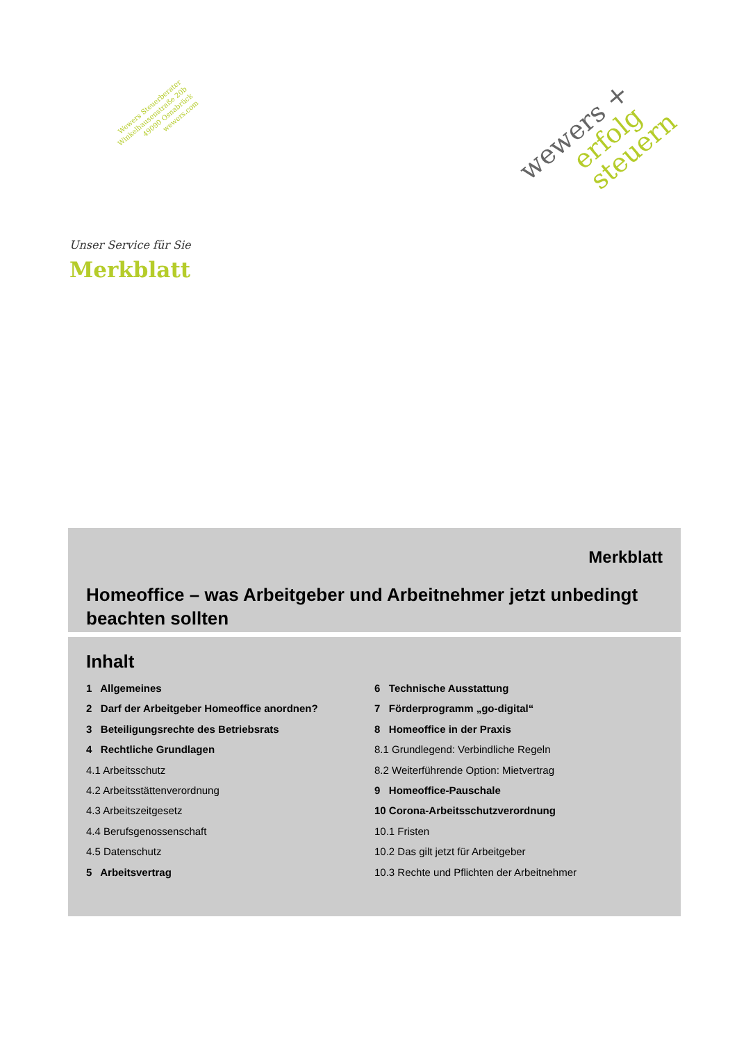Wewers Steuerberater
Winkelhausenstraße 20b
49090 Osnabrück
wewers.com
wewers +
erfolg steuern
Unser Service für Sie
Merkblatt
Merkblatt
Homeoffice – was Arbeitgeber und Arbeitnehmer jetzt unbedingt beachten sollten
Inhalt
1 Allgemeines
2 Darf der Arbeitgeber Homeoffice anordnen?
3 Beteiligungsrechte des Betriebsrats
4 Rechtliche Grundlagen
4.1 Arbeitsschutz
4.2 Arbeitsstättenverordnung
4.3 Arbeitszeitgesetz
4.4 Berufsgenossenschaft
4.5 Datenschutz
5 Arbeitsvertrag
6 Technische Ausstattung
7 Förderprogramm „go-digital“
8 Homeoffice in der Praxis
8.1 Grundlegend: Verbindliche Regeln
8.2 Weiterführende Option: Mietvertrag
9 Homeoffice-Pauschale
10 Corona-Arbeitsschutzverordnung
10.1 Fristen
10.2 Das gilt jetzt für Arbeitgeber
10.3 Rechte und Pflichten der Arbeitnehmer